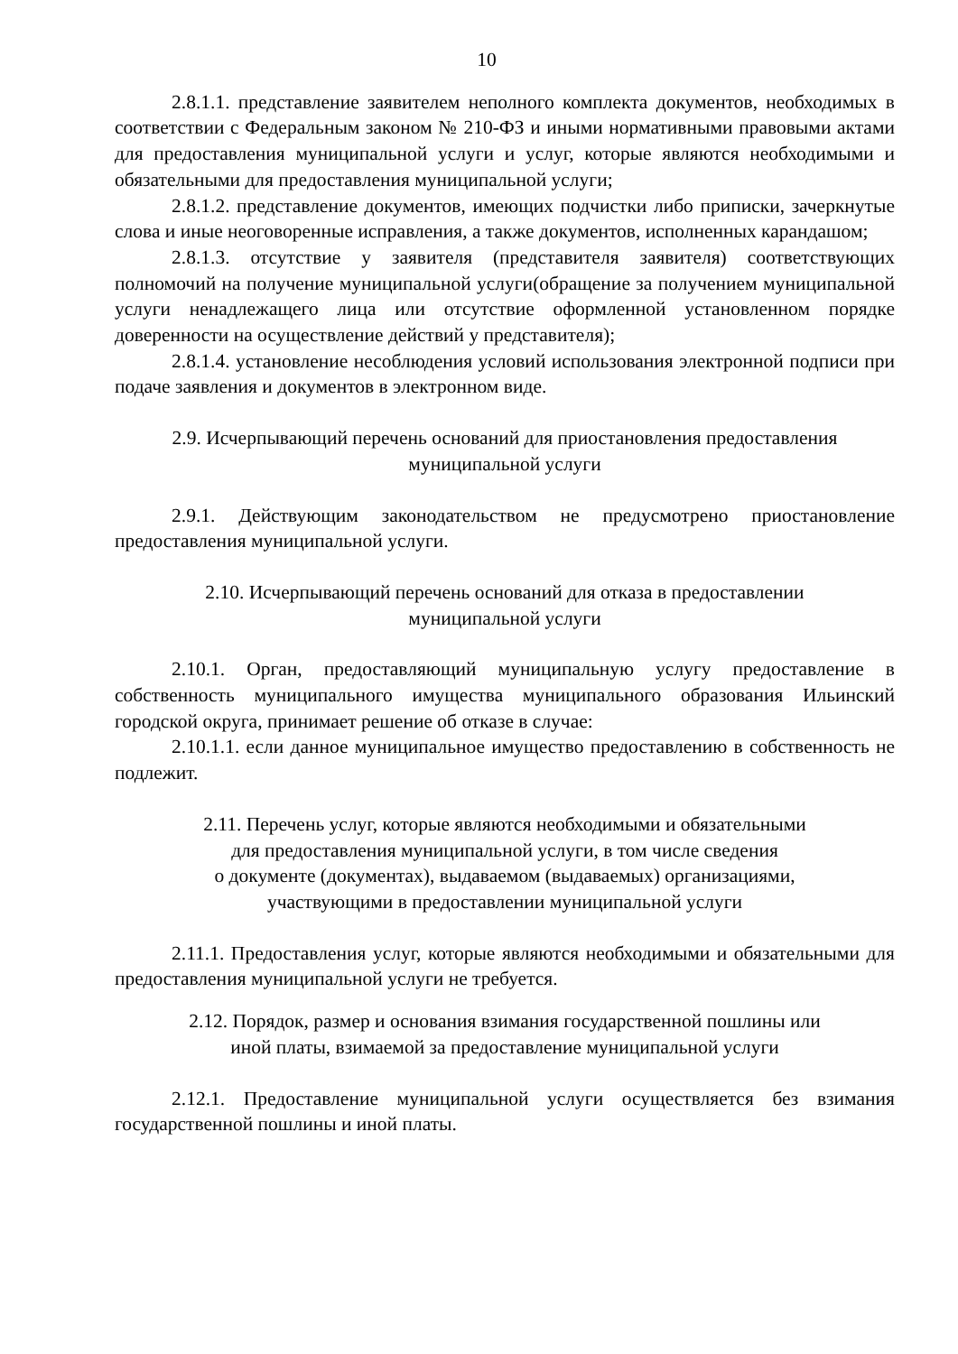10
2.8.1.1. представление заявителем неполного комплекта документов, необходимых в соответствии с Федеральным законом № 210-ФЗ и иными нормативными правовыми актами для предоставления муниципальной услуги и услуг, которые являются необходимыми и обязательными для предоставления муниципальной услуги;
2.8.1.2. представление документов, имеющих подчистки либо приписки, зачеркнутые слова и иные неоговоренные исправления, а также документов, исполненных карандашом;
2.8.1.3. отсутствие у заявителя (представителя заявителя) соответствующих полномочий на получение муниципальной услуги(обращение за получением муниципальной услуги ненадлежащего лица или отсутствие оформленной установленном порядке доверенности на осуществление действий у представителя);
2.8.1.4. установление несоблюдения условий использования электронной подписи при подаче заявления и документов в электронном виде.
2.9. Исчерпывающий перечень оснований для приостановления предоставления
муниципальной услуги
2.9.1. Действующим законодательством не предусмотрено приостановление предоставления муниципальной услуги.
2.10. Исчерпывающий перечень оснований для отказа в предоставлении
муниципальной услуги
2.10.1. Орган, предоставляющий муниципальную услугу предоставление в собственность муниципального имущества муниципального образования Ильинский городской округа, принимает решение об отказе в случае:
2.10.1.1. если данное муниципальное имущество предоставлению в собственность не подлежит.
2.11. Перечень услуг, которые являются необходимыми и обязательными
для предоставления муниципальной услуги, в том числе сведения
о документе (документах), выдаваемом (выдаваемых) организациями,
участвующими в предоставлении муниципальной услуги
2.11.1. Предоставления услуг, которые являются необходимыми и обязательными для предоставления муниципальной услуги не требуется.
2.12. Порядок, размер и основания взимания государственной пошлины или
иной платы, взимаемой за предоставление муниципальной услуги
2.12.1. Предоставление муниципальной услуги осуществляется без взимания государственной пошлины и иной платы.